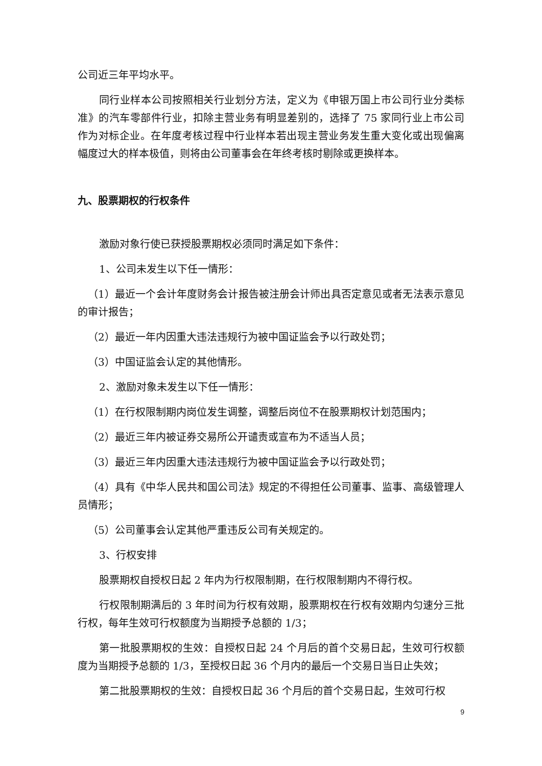公司近三年平均水平。
同行业样本公司按照相关行业划分方法，定义为《申银万国上市公司行业分类标准》的汽车零部件行业，扣除主营业务有明显差别的，选择了 75 家同行业上市公司作为对标企业。在年度考核过程中行业样本若出现主营业务发生重大变化或出现偏离幅度过大的样本极值，则将由公司董事会在年终考核时剔除或更换样本。
九、股票期权的行权条件
激励对象行使已获授股票期权必须同时满足如下条件：
1、公司未发生以下任一情形：
（1）最近一个会计年度财务会计报告被注册会计师出具否定意见或者无法表示意见的审计报告；
（2）最近一年内因重大违法违规行为被中国证监会予以行政处罚；
（3）中国证监会认定的其他情形。
2、激励对象未发生以下任一情形：
（1）在行权限制期内岗位发生调整，调整后岗位不在股票期权计划范围内；
（2）最近三年内被证券交易所公开谴责或宣布为不适当人员；
（3）最近三年内因重大违法违规行为被中国证监会予以行政处罚；
（4）具有《中华人民共和国公司法》规定的不得担任公司董事、监事、高级管理人员情形；
（5）公司董事会认定其他严重违反公司有关规定的。
3、行权安排
股票期权自授权日起 2 年内为行权限制期，在行权限制期内不得行权。
行权限制期满后的 3 年时间为行权有效期，股票期权在行权有效期内匀速分三批行权，每年生效可行权额度为当期授予总额的 1/3；
第一批股票期权的生效：自授权日起 24 个月后的首个交易日起，生效可行权额度为当期授予总额的 1/3，至授权日起 36 个月内的最后一个交易日当日止失效；
第二批股票期权的生效：自授权日起 36 个月后的首个交易日起，生效可行权
9